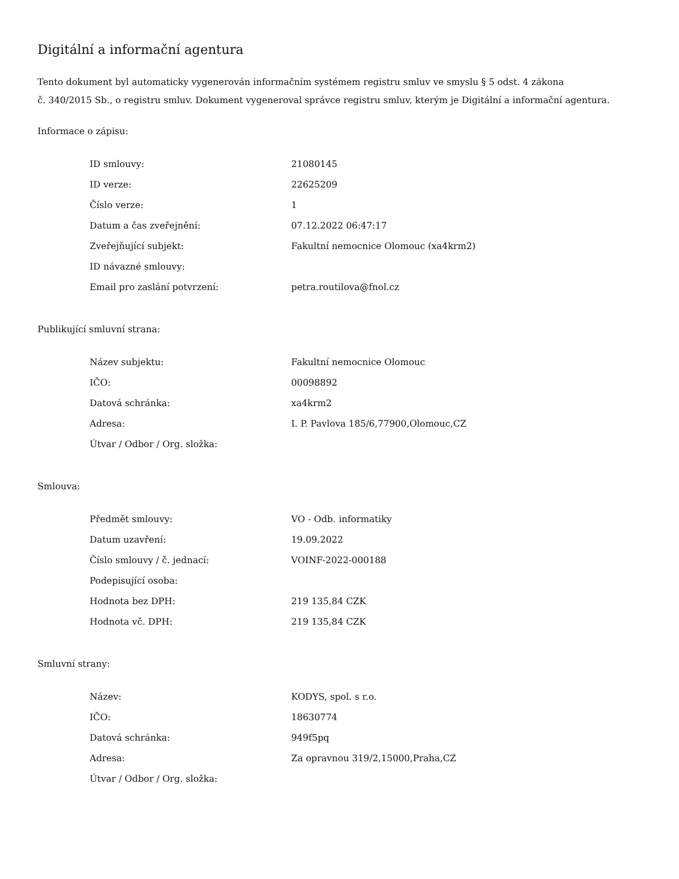Digitální a informační agentura
Tento dokument byl automaticky vygenerován informačním systémem registru smluv ve smyslu § 5 odst. 4 zákona
č. 340/2015 Sb., o registru smluv. Dokument vygeneroval správce registru smluv, kterým je Digitální a informační agentura.
Informace o zápisu:
| ID smlouvy: | 21080145 |
| ID verze: | 22625209 |
| Číslo verze: | 1 |
| Datum a čas zveřejnění: | 07.12.2022 06:47:17 |
| Zveřejňující subjekt: | Fakultní nemocnice Olomouc (xa4krm2) |
| ID návazné smlouvy: | |
| Email pro zaslání potvrzení: | petra.routilova@fnol.cz |
Publikující smluvní strana:
| Název subjektu: | Fakultní nemocnice Olomouc |
| IČO: | 00098892 |
| Datová schránka: | xa4krm2 |
| Adresa: | I. P. Pavlova 185/6,77900,Olomouc,CZ |
| Útvar / Odbor / Org. složka: | |
Smlouva:
| Předmět smlouvy: | VO - Odb. informatiky |
| Datum uzavření: | 19.09.2022 |
| Číslo smlouvy / č. jednací: | VOINF-2022-000188 |
| Podepisující osoba: | |
| Hodnota bez DPH: | 219 135,84 CZK |
| Hodnota vč. DPH: | 219 135,84 CZK |
Smluvní strany:
| Název: | KODYS, spol. s r.o. |
| IČO: | 18630774 |
| Datová schránka: | 949f5pq |
| Adresa: | Za opravnou 319/2,15000,Praha,CZ |
| Útvar / Odbor / Org. složka: | |